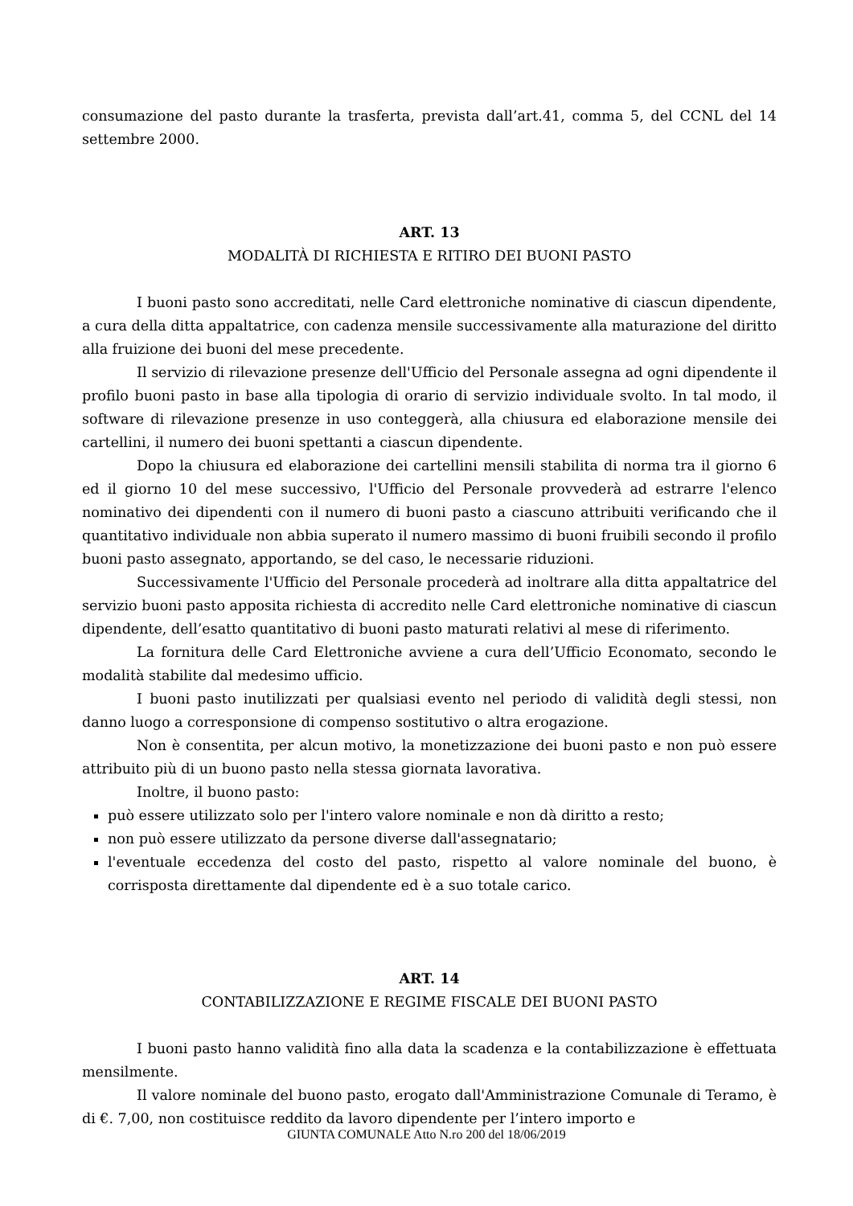consumazione del pasto durante la trasferta, prevista dall’art.41, comma 5, del CCNL del 14 settembre 2000.
ART. 13
MODALITÀ DI RICHIESTA E RITIRO DEI BUONI PASTO
I buoni pasto sono accreditati, nelle Card elettroniche nominative di ciascun dipendente, a cura della ditta appaltatrice, con cadenza mensile successivamente alla maturazione del diritto alla fruizione dei buoni del mese precedente.
Il servizio di rilevazione presenze dell'Ufficio del Personale assegna ad ogni dipendente il profilo buoni pasto in base alla tipologia di orario di servizio individuale svolto. In tal modo, il software di rilevazione presenze in uso conteggerà, alla chiusura ed elaborazione mensile dei cartellini, il numero dei buoni spettanti a ciascun dipendente.
Dopo la chiusura ed elaborazione dei cartellini mensili stabilita di norma tra il giorno 6 ed il giorno 10 del mese successivo, l'Ufficio del Personale provvederà ad estrarre l'elenco nominativo dei dipendenti con il numero di buoni pasto a ciascuno attribuiti verificando che il quantitativo individuale non abbia superato il numero massimo di buoni fruibili secondo il profilo buoni pasto assegnato, apportando, se del caso, le necessarie riduzioni.
Successivamente l'Ufficio del Personale procederà ad inoltrare alla ditta appaltatrice del servizio buoni pasto apposita richiesta di accredito nelle Card elettroniche nominative di ciascun dipendente, dell’esatto quantitativo di buoni pasto maturati relativi al mese di riferimento.
La fornitura delle Card Elettroniche avviene a cura dell’Ufficio Economato, secondo le modalità stabilite dal medesimo ufficio.
I buoni pasto inutilizzati per qualsiasi evento nel periodo di validità degli stessi, non danno luogo a corresponsione di compenso sostitutivo o altra erogazione.
Non è consentita, per alcun motivo, la monetizzazione dei buoni pasto e non può essere attribuito più di un buono pasto nella stessa giornata lavorativa.
Inoltre, il buono pasto:
può essere utilizzato solo per l'intero valore nominale e non dà diritto a resto;
non può essere utilizzato da persone diverse dall'assegnatario;
l'eventuale eccedenza del costo del pasto, rispetto al valore nominale del buono, è corrisposta direttamente dal dipendente ed è a suo totale carico.
ART. 14
CONTABILIZZAZIONE E REGIME FISCALE DEI BUONI PASTO
I buoni pasto hanno validità fino alla data la scadenza e la contabilizzazione è effettuata mensilmente.
Il valore nominale del buono pasto, erogato dall'Amministrazione Comunale di Teramo, è di €. 7,00, non costituisce reddito da lavoro dipendente per l’intero importo e
GIUNTA COMUNALE Atto N.ro 200 del 18/06/2019